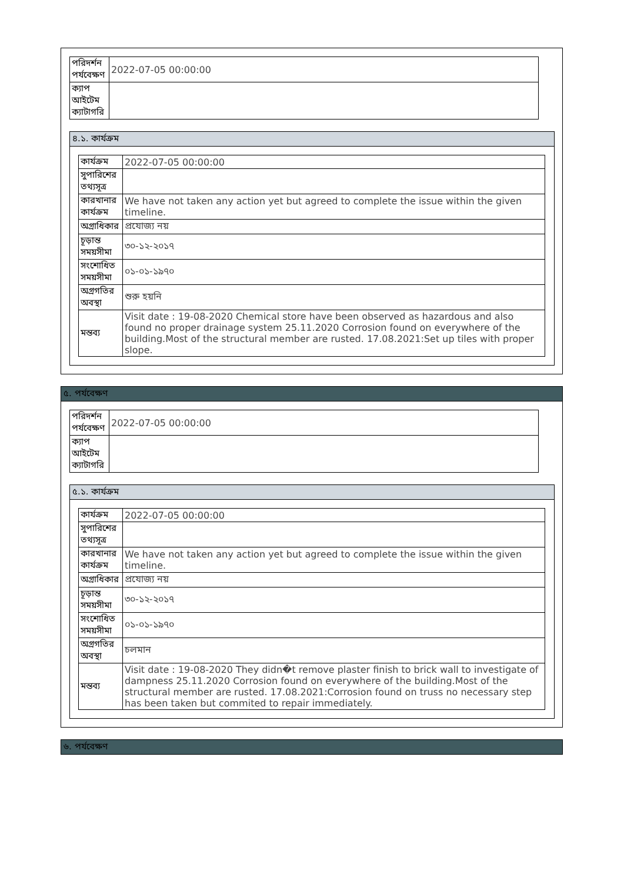| পরিদর্শন পর্যবেক্ষণ | 2022-07-05 00:00:00 |
| ক্যাপ আইটেম ক্যাটাগরি | |
৪.১. কার্যক্রম
| কার্যক্রম | 2022-07-05 00:00:00 |
| সুপারিশের তথ্যসূত্র | |
| কারখানার কার্যক্রম | We have not taken any action yet but agreed to complete the issue within the given timeline. |
| অগ্রাধিকার | প্রযোজ্য নয় |
| চূড়ান্ত সময়সীমা | ৩০-১২-২০১৭ |
| সংশোধিত সময়সীমা | ০১-০১-১৯৭০ |
| অগ্রগতির অবস্থা | শুরু হয়নি |
| মন্তব্য | Visit date : 19-08-2020 Chemical store have been observed as hazardous and also found no proper drainage system 25.11.2020 Corrosion found on everywhere of the building.Most of the structural member are rusted. 17.08.2021:Set up tiles with proper slope. |
৫. পর্যবেক্ষণ
| পরিদর্শন পর্যবেক্ষণ | 2022-07-05 00:00:00 |
| ক্যাপ আইটেম ক্যাটাগরি | |
৫.১. কার্যক্রম
| কার্যক্রম | 2022-07-05 00:00:00 |
| সুপারিশের তথ্যসূত্র | |
| কারখানার কার্যক্রম | We have not taken any action yet but agreed to complete the issue within the given timeline. |
| অগ্রাধিকার | প্রযোজ্য নয় |
| চূড়ান্ত সময়সীমা | ৩০-১২-২০১৭ |
| সংশোধিত সময়সীমা | ০১-০১-১৯৭০ |
| অগ্রগতির অবস্থা | চলমান |
| মন্তব্য | Visit date : 19-08-2020 They didn�t remove plaster finish to brick wall to investigate of dampness 25.11.2020 Corrosion found on everywhere of the building.Most of the structural member are rusted. 17.08.2021:Corrosion found on truss no necessary step has been taken but commited to repair immediately. |
৬. পর্যবেক্ষণ